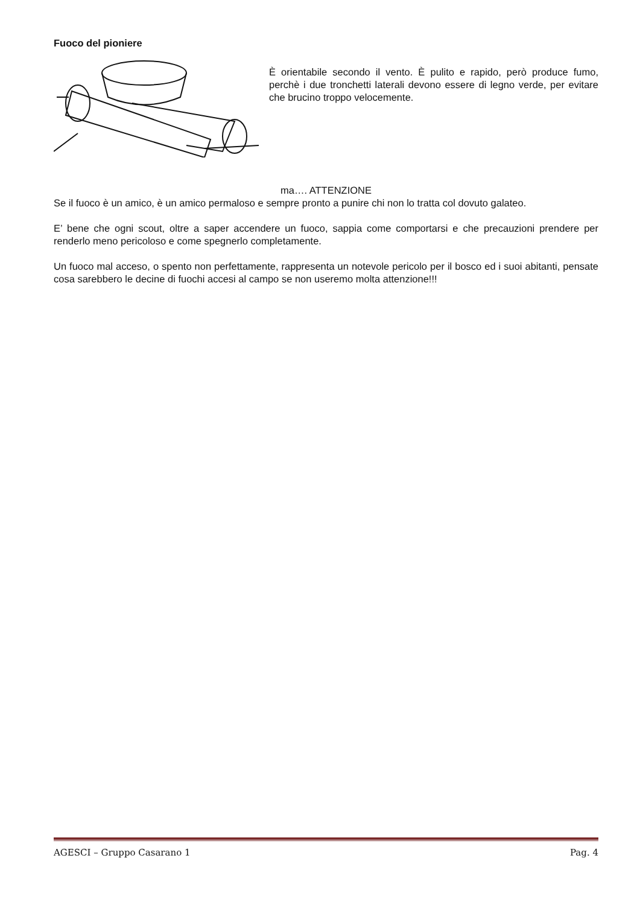Fuoco del pioniere
È orientabile secondo il vento. È pulito e rapido, però produce fumo, perchè i due tronchetti laterali devono essere di legno verde, per evitare che brucino troppo velocemente.
ma…. ATTENZIONE
Se il fuoco è un amico, è un amico permaloso e sempre pronto a punire chi non lo tratta col dovuto galateo.
E’ bene che ogni scout, oltre a saper accendere un fuoco, sappia come comportarsi e che precauzioni prendere per renderlo meno pericoloso e come spegnerlo completamente.
Un fuoco mal acceso, o spento non perfettamente, rappresenta un notevole pericolo per il bosco ed i suoi abitanti, pensate cosa sarebbero le decine di fuochi accesi al campo se non useremo molta attenzione!!!
AGESCI – Gruppo Casarano 1 Pag. 4